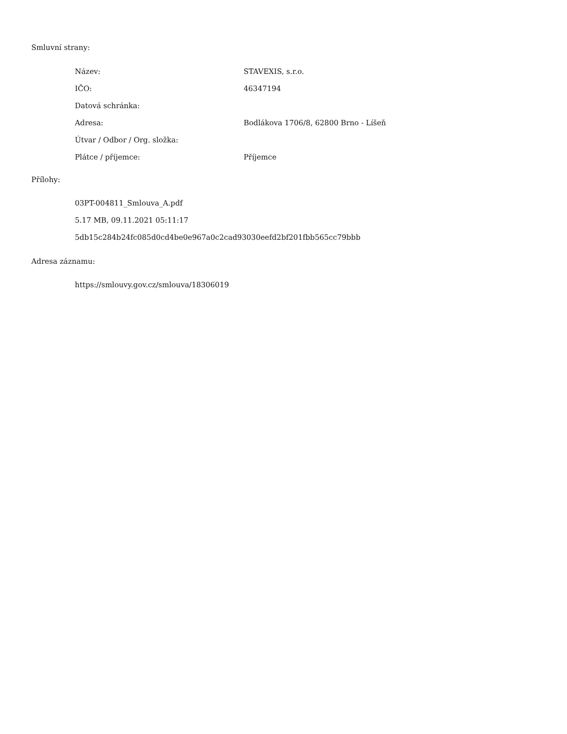Smluvní strany:
| Název: | STAVEXIS, s.r.o. |
| IČO: | 46347194 |
| Datová schránka: | |
| Adresa: | Bodlákova 1706/8, 62800 Brno - Líšeň |
| Útvar / Odbor / Org. složka: | |
| Plátce / příjemce: | Příjemce |
Přílohy:
03PT-004811_Smlouva_A.pdf
5.17 MB, 09.11.2021 05:11:17
5db15c284b24fc085d0cd4be0e967a0c2cad93030eefd2bf201fbb565cc79bbb
Adresa záznamu:
https://smlouvy.gov.cz/smlouva/18306019